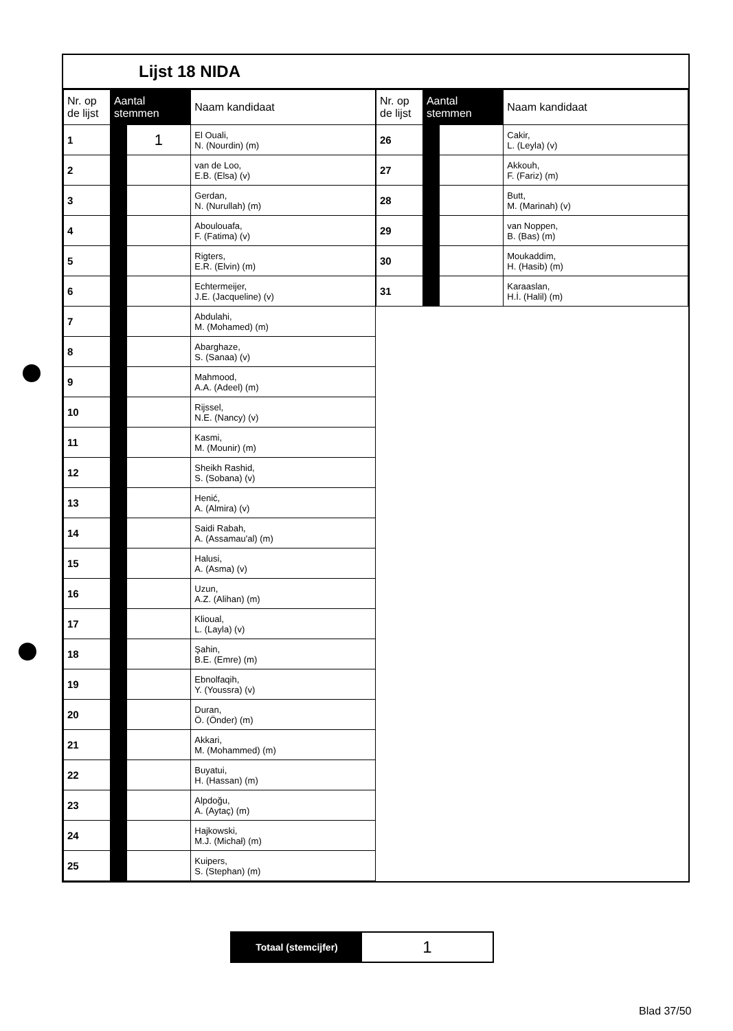Lijst 18 NIDA
| Nr. op de lijst | Aantal stemmen | | Naam kandidaat |
| --- | --- | --- | --- |
| 1 | | 1 | El Ouali, N. (Nourdin) (m) |
| 2 | | | van de Loo, E.B. (Elsa) (v) |
| 3 | | | Gerdan, N. (Nurullah) (m) |
| 4 | | | Aboulouafa, F. (Fatima) (v) |
| 5 | | | Rigters, E.R. (Elvin) (m) |
| 6 | | | Echtermeijer, J.E. (Jacqueline) (v) |
| 7 | | | Abdulahi, M. (Mohamed) (m) |
| 8 | | | Abarghaze, S. (Sanaa) (v) |
| 9 | | | Mahmood, A.A. (Adeel) (m) |
| 10 | | | Rijssel, N.E. (Nancy) (v) |
| 11 | | | Kasmi, M. (Mounir) (m) |
| 12 | | | Sheikh Rashid, S. (Sobana) (v) |
| 13 | | | Henić, A. (Almira) (v) |
| 14 | | | Saidi Rabah, A. (Assamau'al) (m) |
| 15 | | | Halusi, A. (Asma) (v) |
| 16 | | | Uzun, A.Z. (Alihan) (m) |
| 17 | | | Klioual, L. (Layla) (v) |
| 18 | | | Şahin, B.E. (Emre) (m) |
| 19 | | | Ebnolfaqih, Y. (Youssra) (v) |
| 20 | | | Duran, Ö. (Önder) (m) |
| 21 | | | Akkari, M. (Mohammed) (m) |
| 22 | | | Buyatui, H. (Hassan) (m) |
| 23 | | | Alpdoğu, A. (Aytaç) (m) |
| 24 | | | Hajkowski, M.J. (Michał) (m) |
| 25 | | | Kuipers, S. (Stephan) (m) |
| Nr. op de lijst | Aantal stemmen | | Naam kandidaat |
| --- | --- | --- | --- |
| 26 | | | Cakir, L. (Leyla) (v) |
| 27 | | | Akkouh, F. (Fariz) (m) |
| 28 | | | Butt, M. (Marinah) (v) |
| 29 | | | van Noppen, B. (Bas) (m) |
| 30 | | | Moukaddim, H. (Hasib) (m) |
| 31 | | | Karaaslan, H.İ. (Halil) (m) |
Totaal (stemcijfer)
1
Blad 37/50